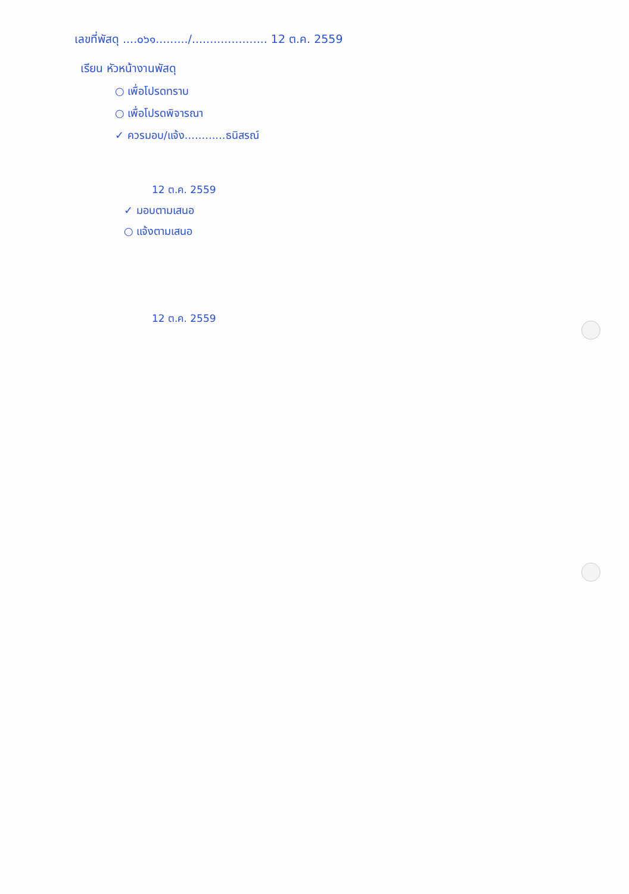เลขที่พัสดุ ....๐๖๑........./..................... 12 ต.ค. 2559
เรียน หัวหน้างานพัสดุ
○ เพื่อโปรดทราบ
○ เพื่อโปรดพิจารณา
✓ ควรมอบ/แจ้ง............ธนิสรณ์
12 ต.ค. 2559
✓ มอบตามเสนอ
○ แจ้งตามเสนอ
12 ต.ค. 2559